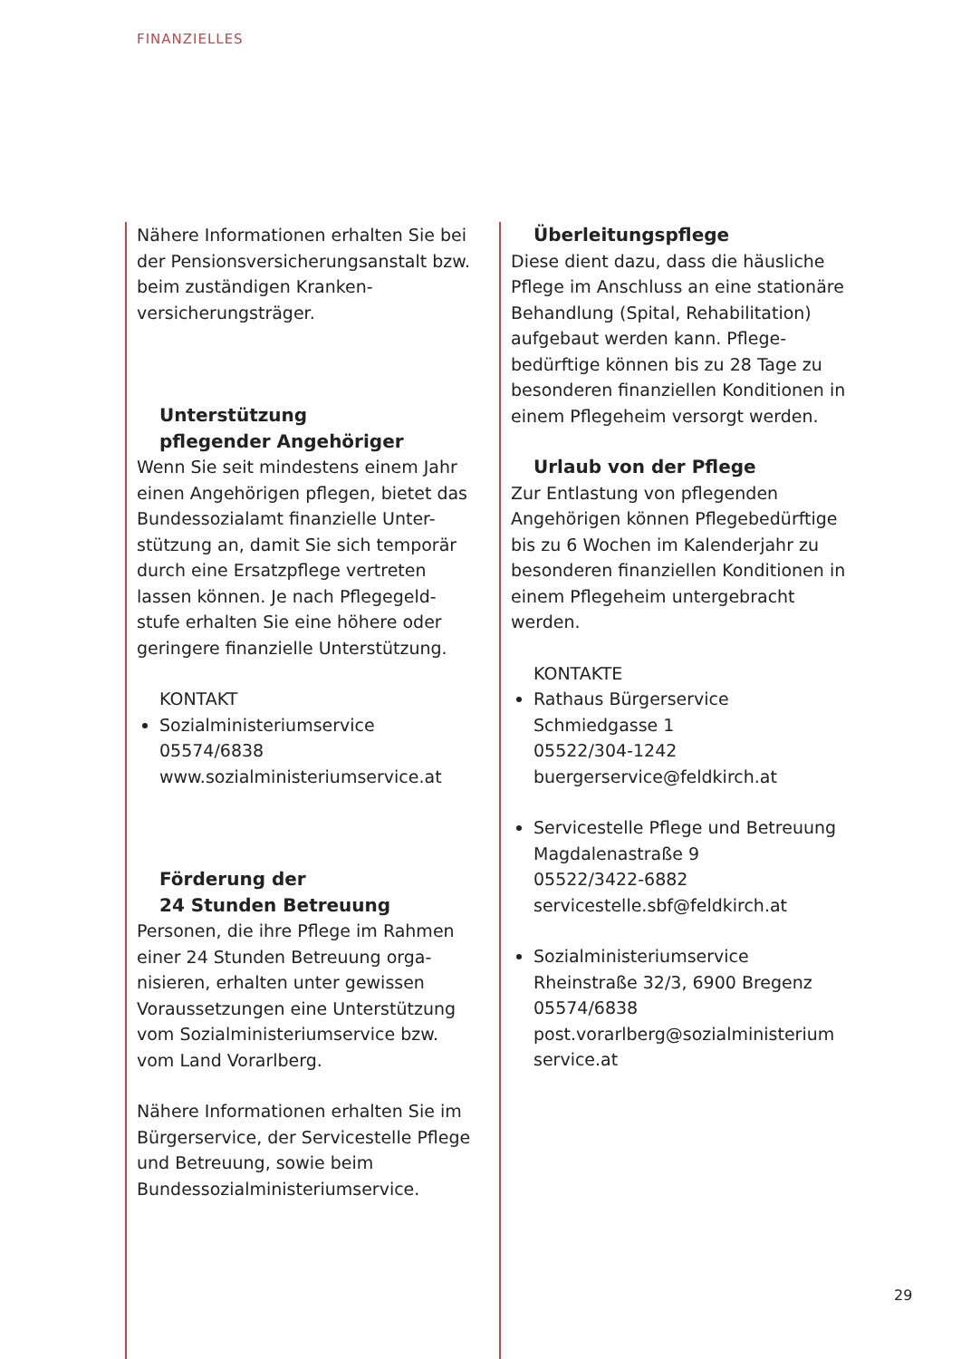FINANZIELLES
Nähere Informationen erhalten Sie bei der Pensionsversicherungsanstalt bzw. beim zuständigen Kranken-versicherungsträger.
Unterstützung
pflegender Angehöriger
Wenn Sie seit mindestens einem Jahr einen Angehörigen pflegen, bietet das Bundessozialamt finanzielle Unter-stützung an, damit Sie sich temporär durch eine Ersatzpflege vertreten lassen können. Je nach Pflegegeld-stufe erhalten Sie eine höhere oder geringere finanzielle Unterstützung.
KONTAKT
Sozialministeriumservice
05574/6838
www.sozialministeriumservice.at
Förderung der
24 Stunden Betreuung
Personen, die ihre Pflege im Rahmen einer 24 Stunden Betreuung orga-nisieren, erhalten unter gewissen Voraussetzungen eine Unterstützung vom Sozialministeriumservice bzw. vom Land Vorarlberg.
Nähere Informationen erhalten Sie im Bürgerservice, der Servicestelle Pflege und Betreuung, sowie beim Bundessozialministeriumservice.
Überleitungspflege
Diese dient dazu, dass die häusliche Pflege im Anschluss an eine stationäre Behandlung (Spital, Rehabilitation) aufgebaut werden kann. Pflege-bedürftige können bis zu 28 Tage zu besonderen finanziellen Konditionen in einem Pflegeheim versorgt werden.
Urlaub von der Pflege
Zur Entlastung von pflegenden Angehörigen können Pflegebedürftige bis zu 6 Wochen im Kalenderjahr zu besonderen finanziellen Konditionen in einem Pflegeheim untergebracht werden.
KONTAKTE
Rathaus Bürgerservice
Schmiedgasse 1
05522/304-1242
buergerservice@feldkirch.at
Servicestelle Pflege und Betreuung
Magdalenastraße 9
05522/3422-6882
servicestelle.sbf@feldkirch.at
Sozialministeriumservice
Rheinstraße 32/3, 6900 Bregenz
05574/6838
post.vorarlberg@sozialministerium service.at
29